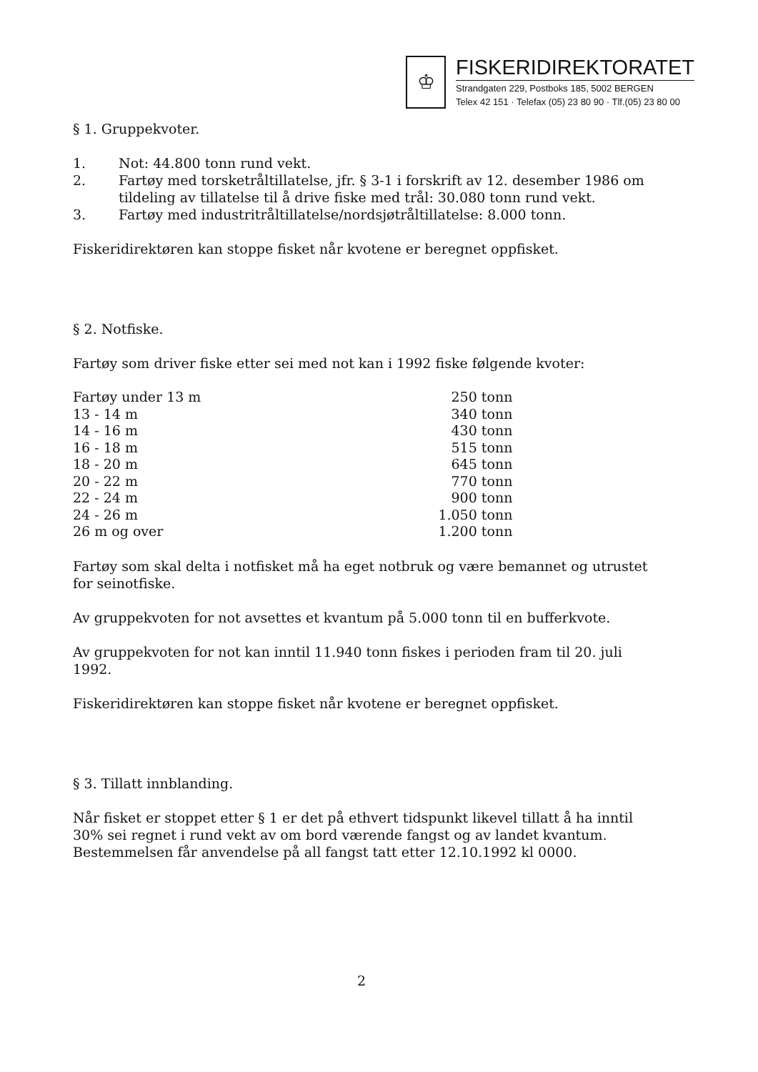♔
FISKERIDIREKTORATET
Strandgaten 229, Postboks 185, 5002 BERGEN
Telex 42 151 · Telefax (05) 23 80 90 · Tlf.(05) 23 80 00
§ 1. Gruppekvoter.
1. Not: 44.800 tonn rund vekt.
2. Fartøy med torsketråltillatelse, jfr. § 3-1 i forskrift av 12. desember 1986 om tildeling av tillatelse til å drive fiske med trål: 30.080 tonn rund vekt.
3. Fartøy med industritråltillatelse/nordsjøtråltillatelse: 8.000 tonn.
Fiskeridirektøren kan stoppe fisket når kvotene er beregnet oppfisket.
§ 2. Notfiske.
Fartøy som driver fiske etter sei med not kan i 1992 fiske følgende kvoter:
| Fartøy under 13 m | 250 tonn |
| 13 - 14 m | 340 tonn |
| 14 - 16 m | 430 tonn |
| 16 - 18 m | 515 tonn |
| 18 - 20 m | 645 tonn |
| 20 - 22 m | 770 tonn |
| 22 - 24 m | 900 tonn |
| 24 - 26 m | 1.050 tonn |
| 26 m og over | 1.200 tonn |
Fartøy som skal delta i notfisket må ha eget notbruk og være bemannet og utrustet for seinotfiske.
Av gruppekvoten for not avsettes et kvantum på 5.000 tonn til en bufferkvote.
Av gruppekvoten for not kan inntil 11.940 tonn fiskes i perioden fram til 20. juli 1992.
Fiskeridirektøren kan stoppe fisket når kvotene er beregnet oppfisket.
§ 3. Tillatt innblanding.
Når fisket er stoppet etter § 1 er det på ethvert tidspunkt likevel tillatt å ha inntil 30% sei regnet i rund vekt av om bord værende fangst og av landet kvantum. Bestemmelsen får anvendelse på all fangst tatt etter 12.10.1992 kl 0000.
2